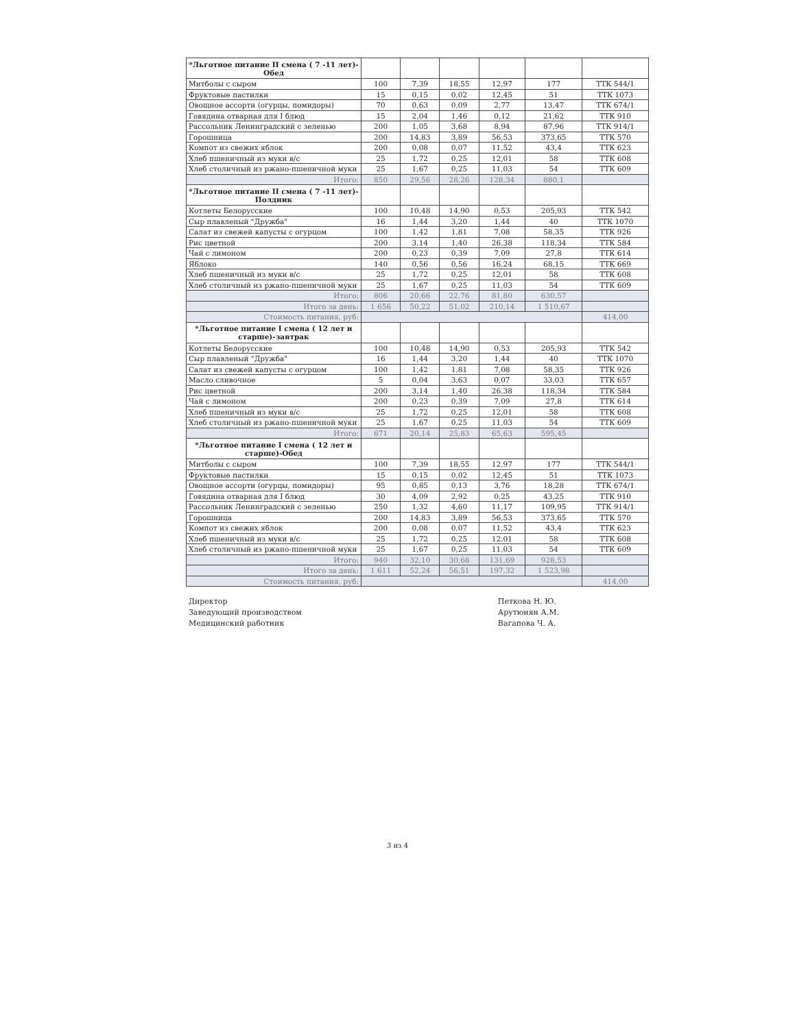| *Льготное питание II смена ( 7 -11 лет)-Обед | | | | | | |
| Митболы с сыром | 100 | 7,39 | 18,55 | 12,97 | 177 | ТТК 544/1 |
| Фруктовые пастилки | 15 | 0,15 | 0,02 | 12,45 | 51 | ТТК 1073 |
| Овощное ассорти (огурцы, помидоры) | 70 | 0,63 | 0,09 | 2,77 | 13,47 | ТТК 674/1 |
| Говядина отварная для I блюд | 15 | 2,04 | 1,46 | 0,12 | 21,62 | ТТК 910 |
| Рассольник Ленинградский с зеленью | 200 | 1,05 | 3,68 | 8,94 | 87,96 | ТТК 914/1 |
| Горошница | 200 | 14,83 | 3,89 | 56,53 | 373,65 | ТТК 570 |
| Компот из свежих яблок | 200 | 0,08 | 0,07 | 11,52 | 43,4 | ТТК 623 |
| Хлеб пшеничный из муки в/с | 25 | 1,72 | 0,25 | 12,01 | 58 | ТТК 608 |
| Хлеб столичный из ржано-пшеничной муки | 25 | 1,67 | 0,25 | 11,03 | 54 | ТТК 609 |
| Итого: | 850 | 29,56 | 28,26 | 128,34 | 880,1 | |
| *Льготное питание II смена ( 7 -11 лет)-Полдник | | | | | | |
| Котлеты Белорусские | 100 | 10,48 | 14,90 | 0,53 | 205,93 | ТТК 542 |
| Сыр плавленый "Дружба" | 16 | 1,44 | 3,20 | 1,44 | 40 | ТТК 1070 |
| Салат из свежей капусты с огурцом | 100 | 1,42 | 1,81 | 7,08 | 58,35 | ТТК 926 |
| Рис цветной | 200 | 3,14 | 1,40 | 26,38 | 118,34 | ТТК 584 |
| Чай с лимоном | 200 | 0,23 | 0,39 | 7,09 | 27,8 | ТТК 614 |
| Яблоко | 140 | 0,56 | 0,56 | 16,24 | 68,15 | ТТК 669 |
| Хлеб пшеничный из муки в/с | 25 | 1,72 | 0,25 | 12,01 | 58 | ТТК 608 |
| Хлеб столичный из ржано-пшеничной муки | 25 | 1,67 | 0,25 | 11,03 | 54 | ТТК 609 |
| Итого: | 806 | 20,66 | 22,76 | 81,80 | 630,57 | |
| Итого за день: | 1 656 | 50,22 | 51,02 | 210,14 | 1 510,67 | |
| Стоимость питания, руб: | | | | | | 414,00 |
| *Льготное питание I смена ( 12 лет и старше)-завтрак | | | | | | |
| Котлеты Белорусские | 100 | 10,48 | 14,90 | 0,53 | 205,93 | ТТК 542 |
| Сыр плавленый "Дружба" | 16 | 1,44 | 3,20 | 1,44 | 40 | ТТК 1070 |
| Салат из свежей капусты с огурцом | 100 | 1,42 | 1,81 | 7,08 | 58,35 | ТТК 926 |
| Масло сливочное | 5 | 0,04 | 3,63 | 0,07 | 33,03 | ТТК 657 |
| Рис цветной | 200 | 3,14 | 1,40 | 26,38 | 118,34 | ТТК 584 |
| Чай с лимоном | 200 | 0,23 | 0,39 | 7,09 | 27,8 | ТТК 614 |
| Хлеб пшеничный из муки в/с | 25 | 1,72 | 0,25 | 12,01 | 58 | ТТК 608 |
| Хлеб столичный из ржано-пшеничной муки | 25 | 1,67 | 0,25 | 11,03 | 54 | ТТК 609 |
| Итого: | 671 | 20,14 | 25,83 | 65,63 | 595,45 | |
| *Льготное питание I смена ( 12 лет и старше)-Обед | | | | | | |
| Митболы с сыром | 100 | 7,39 | 18,55 | 12,97 | 177 | ТТК 544/1 |
| Фруктовые пастилки | 15 | 0,15 | 0,02 | 12,45 | 51 | ТТК 1073 |
| Овощное ассорти (огурцы, помидоры) | 95 | 0,85 | 0,13 | 3,76 | 18,28 | ТТК 674/1 |
| Говядина отварная для I блюд | 30 | 4,09 | 2,92 | 0,25 | 43,25 | ТТК 910 |
| Рассольник Ленинградский с зеленью | 250 | 1,32 | 4,60 | 11,17 | 109,95 | ТТК 914/1 |
| Горошница | 200 | 14,83 | 3,89 | 56,53 | 373,65 | ТТК 570 |
| Компот из свежих яблок | 200 | 0,08 | 0,07 | 11,52 | 43,4 | ТТК 623 |
| Хлеб пшеничный из муки в/с | 25 | 1,72 | 0,25 | 12,01 | 58 | ТТК 608 |
| Хлеб столичный из ржано-пшеничной муки | 25 | 1,67 | 0,25 | 11,03 | 54 | ТТК 609 |
| Итого: | 940 | 32,10 | 30,68 | 131,69 | 928,53 | |
| Итого за день: | 1 611 | 52,24 | 56,51 | 197,32 | 1 523,98 | |
| Стоимость питания, руб: | | | | | | 414,00 |
Директор
Заведующий производством
Медицинский работник
Петкова Н. Ю.
Арутюнян А.М.
Вагапова Ч. А.
3 из 4